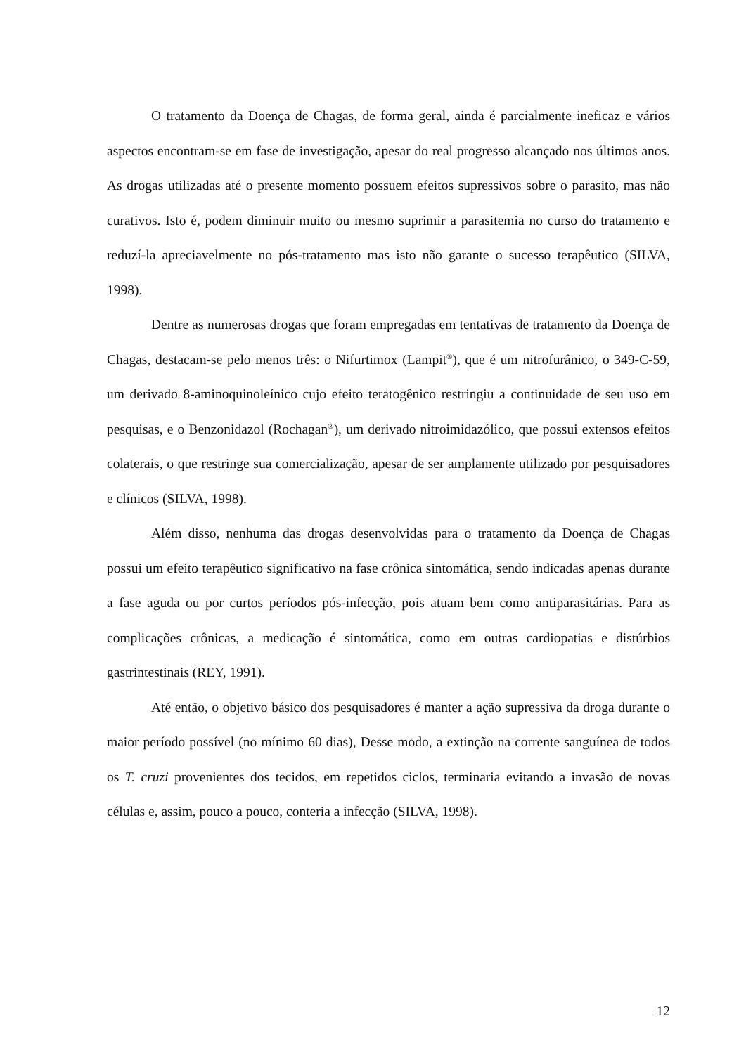O tratamento da Doença de Chagas, de forma geral, ainda é parcialmente ineficaz e vários aspectos encontram-se em fase de investigação, apesar do real progresso alcançado nos últimos anos. As drogas utilizadas até o presente momento possuem efeitos supressivos sobre o parasito, mas não curativos. Isto é, podem diminuir muito ou mesmo suprimir a parasitemia no curso do tratamento e reduzí-la apreciavelmente no pós-tratamento mas isto não garante o sucesso terapêutico (SILVA, 1998).
Dentre as numerosas drogas que foram empregadas em tentativas de tratamento da Doença de Chagas, destacam-se pelo menos três: o Nifurtimox (Lampit<sup>®</sup>), que é um nitrofurânico, o 349-C-59, um derivado 8-aminoquinoleínico cujo efeito teratogênico restringiu a continuidade de seu uso em pesquisas, e o Benzonidazol (Rochagan<sup>®</sup>), um derivado nitroimidazólico, que possui extensos efeitos colaterais, o que restringe sua comercialização, apesar de ser amplamente utilizado por pesquisadores e clínicos (SILVA, 1998).
Além disso, nenhuma das drogas desenvolvidas para o tratamento da Doença de Chagas possui um efeito terapêutico significativo na fase crônica sintomática, sendo indicadas apenas durante a fase aguda ou por curtos períodos pós-infecção, pois atuam bem como antiparasitárias. Para as complicações crônicas, a medicação é sintomática, como em outras cardiopatias e distúrbios gastrintestinais (REY, 1991).
Até então, o objetivo básico dos pesquisadores é manter a ação supressiva da droga durante o maior período possível (no mínimo 60 dias), Desse modo, a extinção na corrente sanguínea de todos os T. cruzi provenientes dos tecidos, em repetidos ciclos, terminaria evitando a invasão de novas células e, assim, pouco a pouco, conteria a infecção (SILVA, 1998).
12